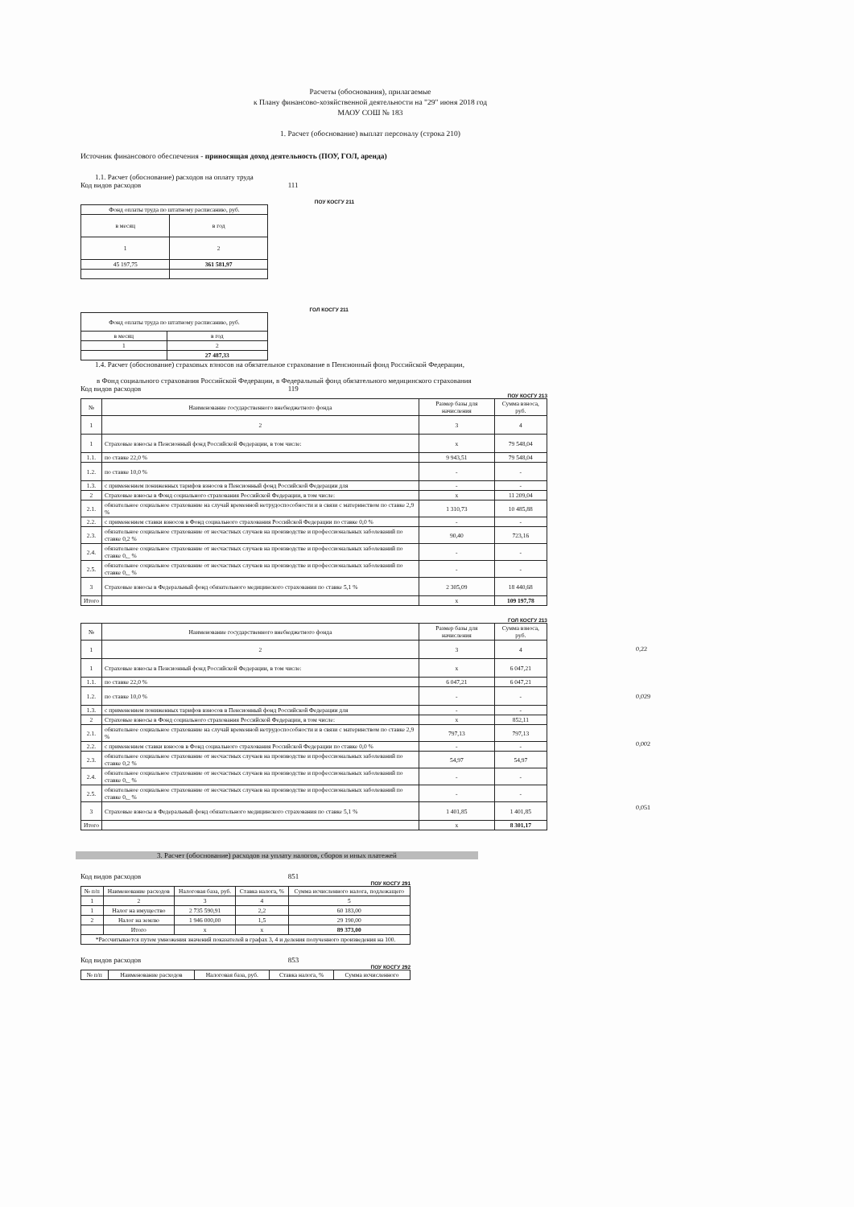Расчеты (обоснования), прилагаемые
к Плану финансово-хозяйственной деятельности на "29" июня 2018 год
МАОУ СОШ № 183
1. Расчет (обоснование) выплат персоналу (строка 210)
Источник финансового обеспечения - приносящая доход деятельность (ПОУ, ГОЛ, аренда)
1.1. Расчет (обоснование) расходов на оплату труда
Код видов расходов 111
ПОУ КОСГУ 211
| Фонд оплаты труда по штатному расписанию, руб. | |
| в месяц | в год |
| 1 | 2 |
| 45 197,75 | 361 581,97 |
ГОЛ КОСГУ 211
| Фонд оплаты труда по штатному расписанию, руб. | |
| в месяц | в год |
| 1 | 2 |
| | 27 487,33 |
1.4. Расчет (обоснование) страховых взносов на обязательное страхование в Пенсионный фонд Российской Федерации,
в Фонд социального страхования Российской Федерации, в Федеральный фонд обязательного медицинского страхования
Код видов расходов 119
ПОУ КОСГУ 213
| № | Наименование государственного внебюджетного фонда | Размер базы для начисления | Сумма взноса, руб. |
| 1 | 2 | 3 | 4 |
| 1 | Страховые взносы в Пенсионный фонд Российской Федерации, в том числе: | х | 79 548,04 |
| 1.1. | по ставке 22,0 % | 9 943,51 | 79 548,04 |
| 1.2. | по ставке 10,0 % | - | - |
| 1.3. | с применением пониженных тарифов взносов в Пенсионный фонд Российской Федерации для | - | - |
| 2 | Страховые взносы в Фонд социального страхования Российской Федерации, в том числе: | х | 11 209,04 |
| 2.1. | обязательное социальное страхование на случай временной нетрудоспособности и в связи с материнством по ставке 2,9 % | 1 310,73 | 10 485,88 |
| 2.2. | с применением ставки взносов в Фонд социального страхования Российской Федерации по ставке 0,0 % | - | - |
| 2.3. | обязательное социальное страхование от несчастных случаев на производстве и профессиональных заболеваний по ставке 0,2 % | 90,40 | 723,16 |
| 2.4. | обязательное социальное страхование от несчастных случаев на производстве и профессиональных заболеваний по ставке 0,_ % | - | - |
| 2.5. | обязательное социальное страхование от несчастных случаев на производстве и профессиональных заболеваний по ставке 0,_ % | - | - |
| 3 | Страховые взносы в Федеральный фонд обязательного медицинского страхования по ставке 5,1 % | 2 305,09 | 18 440,68 |
| Итого | | х | 109 197,78 |
ГОЛ КОСГУ 213
| № | Наименование государственного внебюджетного фонда | Размер базы для начисления | Сумма взноса, руб. |
| 1 | 2 | 3 | 4 |
| 1 | Страховые взносы в Пенсионный фонд Российской Федерации, в том числе: | х | 6 047,21 |
| 1.1. | по ставке 22,0 % | 6 047,21 | 6 047,21 |
| 1.2. | по ставке 10,0 % | - | - |
| 1.3. | с применением пониженных тарифов взносов в Пенсионный фонд Российской Федерации для | - | - |
| 2 | Страховые взносы в Фонд социального страхования Российской Федерации, в том числе: | х | 852,11 |
| 2.1. | обязательное социальное страхование на случай временной нетрудоспособности и в связи с материнством по ставке 2,9 % | 797,13 | 797,13 |
| 2.2. | с применением ставки взносов в Фонд социального страхования Российской Федерации по ставке 0,0 % | - | - |
| 2.3. | обязательное социальное страхование от несчастных случаев на производстве и профессиональных заболеваний по ставке 0,2 % | 54,97 | 54,97 |
| 2.4. | обязательное социальное страхование от несчастных случаев на производстве и профессиональных заболеваний по ставке 0,_ % | - | - |
| 2.5. | обязательное социальное страхование от несчастных случаев на производстве и профессиональных заболеваний по ставке 0,_ % | - | - |
| 3 | Страховые взносы в Федеральный фонд обязательного медицинского страхования по ставке 5,1 % | 1 401,85 | 1 401,85 |
| Итого | | х | 8 301,17 |
0,22
0,029
0,002
0,051
3. Расчет (обоснование) расходов на уплату налогов, сборов и иных платежей
Код видов расходов 851
ПОУ КОСГУ 291
| № п/п | Наименование расходов | Налоговая база, руб. | Ставка налога, % | Сумма исчисленного налога, подлежащего |
| 1 | 2 | 3 | 4 | 5 |
| 1 | Налог на имущество | 2 735 590,91 | 2,2 | 60 183,00 |
| 2 | Налог на землю | 1 946 000,00 | 1,5 | 29 190,00 |
| | Итого | х | х | 89 373,00 |
| *Рассчитывается путем умножения значений показателей в графах 3, 4 и деления полученного произведения на 100. | | | | |
Код видов расходов 853
ПОУ КОСГУ 292
| № п/п | Наименование расходов | Налоговая база, руб. | Ставка налога, % | Сумма исчисленного |